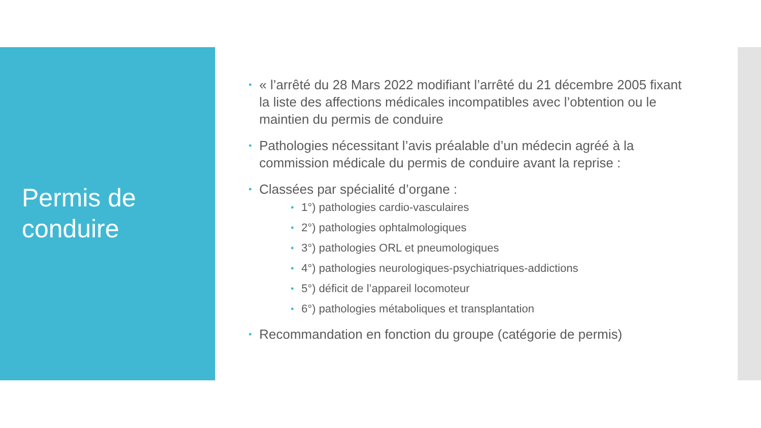Permis de
conduire
« l’arrêté du 28 Mars 2022 modifiant l’arrêté du 21 décembre 2005 fixant la liste des affections médicales incompatibles avec l’obtention ou le maintien du permis de conduire
Pathologies nécessitant l’avis préalable d’un médecin agréé à la commission médicale du permis de conduire avant la reprise :
Classées par spécialité d’organe :
1°) pathologies cardio-vasculaires
2°) pathologies ophtalmologiques
3°) pathologies ORL et pneumologiques
4°) pathologies neurologiques-psychiatriques-addictions
5°) déficit de l’appareil locomoteur
6°) pathologies métaboliques et transplantation
Recommandation en fonction du groupe (catégorie de permis)